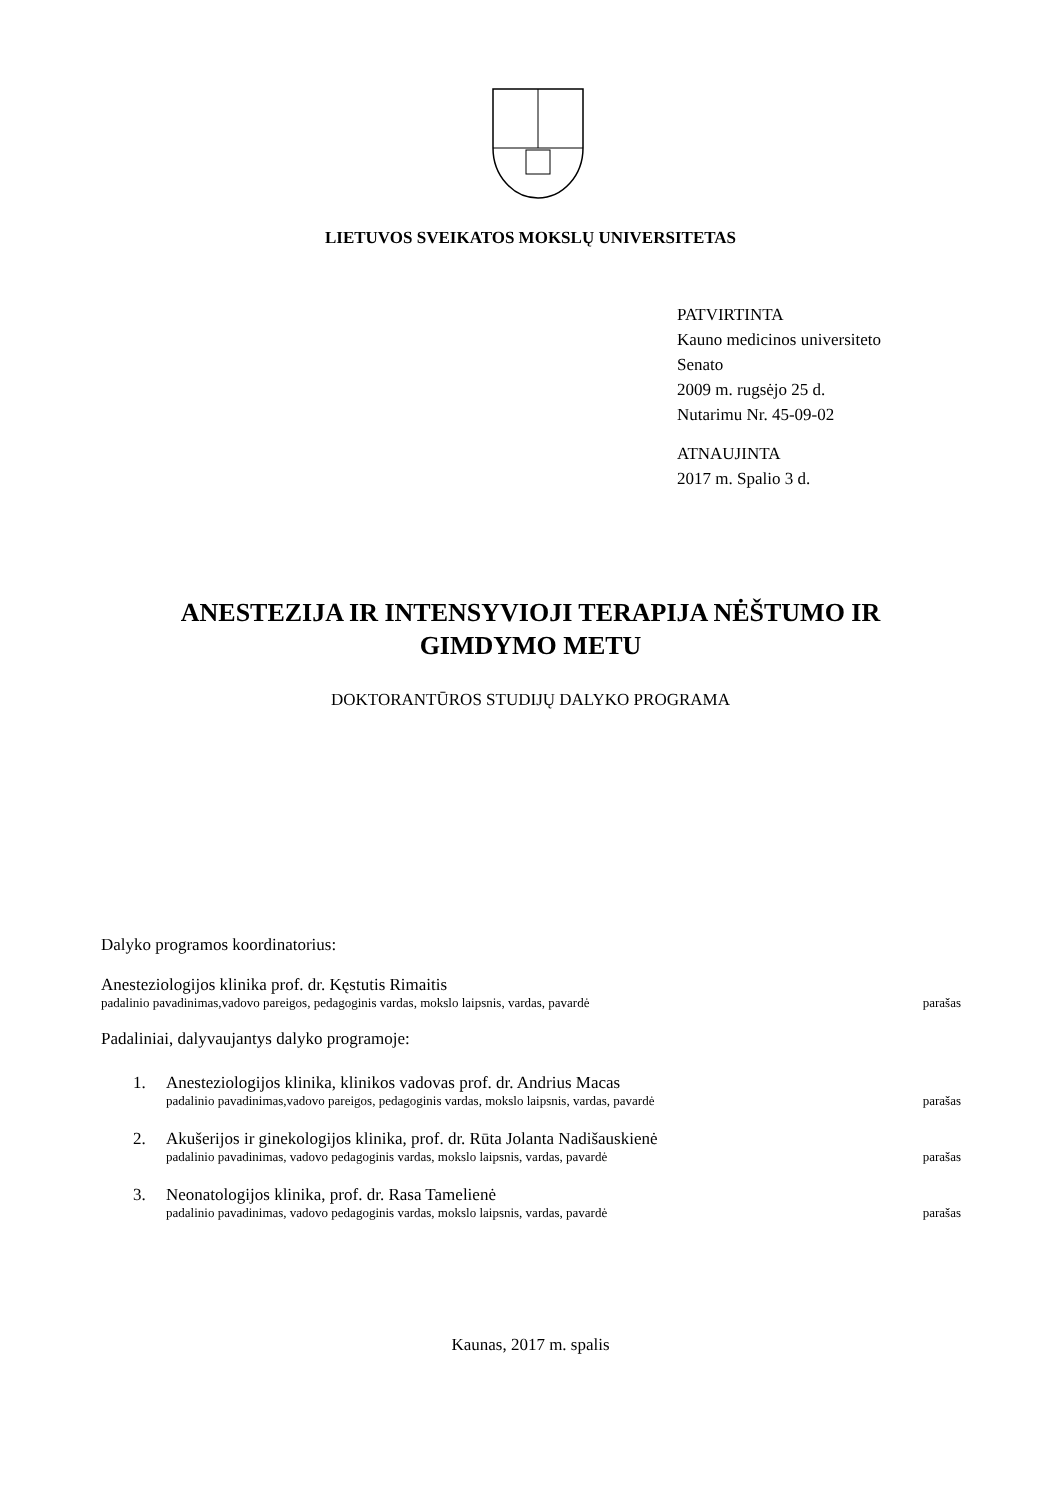LIETUVOS SVEIKATOS MOKSLŲ UNIVERSITETAS
PATVIRTINTA
Kauno medicinos universiteto
Senato
2009 m. rugsėjo 25 d.
Nutarimu Nr. 45-09-02
ATNAUJINTA
2017 m. Spalio 3 d.
ANESTEZIJA IR INTENSYVIOJI TERAPIJA NĖŠTUMO IR
GIMDYMO METU
DOKTORANTŪROS STUDIJŲ DALYKO PROGRAMA
Dalyko programos koordinatorius:
Anesteziologijos klinika prof. dr. Kęstutis Rimaitis
padalinio pavadinimas,vadovo pareigos, pedagoginis vardas, mokslo laipsnis, vardas, pavardė parašas
Padaliniai, dalyvaujantys dalyko programoje:
1. Anesteziologijos klinika, klinikos vadovas prof. dr. Andrius Macas
padalinio pavadinimas,vadovo pareigos, pedagoginis vardas, mokslo laipsnis, vardas, pavardė parašas
2. Akušerijos ir ginekologijos klinika, prof. dr. Rūta Jolanta Nadišauskienė
padalinio pavadinimas, vadovo pedagoginis vardas, mokslo laipsnis, vardas, pavardė parašas
3. Neonatologijos klinika, prof. dr. Rasa Tamelienė
padalinio pavadinimas, vadovo pedagoginis vardas, mokslo laipsnis, vardas, pavardė parašas
Kaunas, 2017 m. spalis